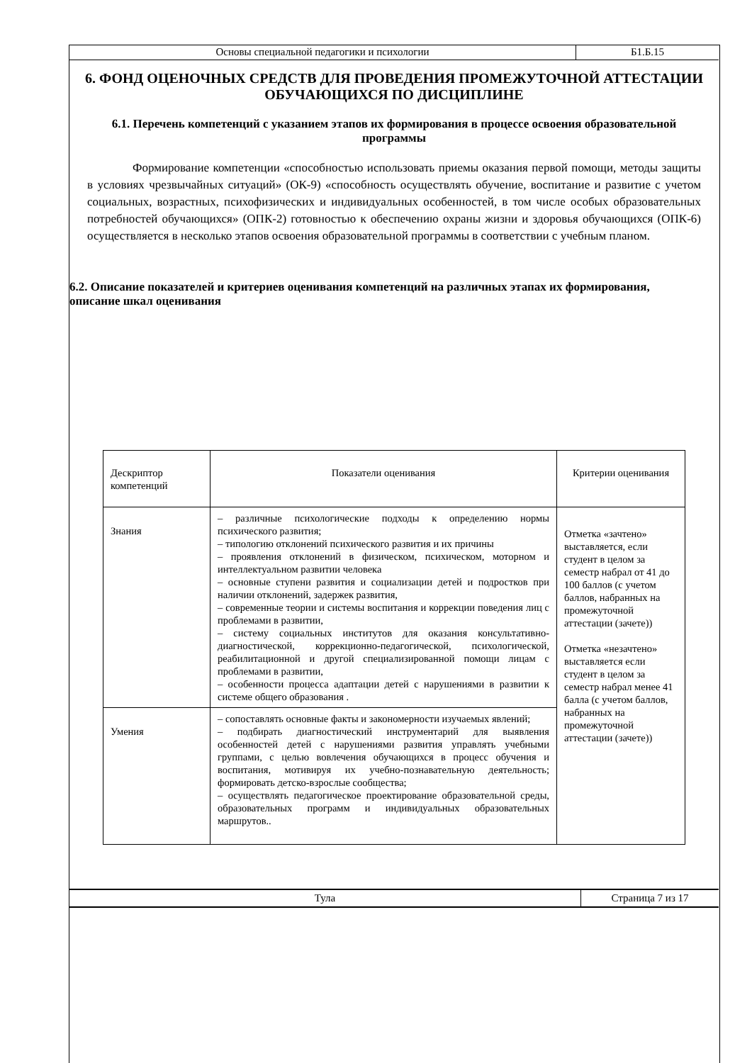| Основы специальной педагогики и психологии | Б1.Б.15 |
6. ФОНД ОЦЕНОЧНЫХ СРЕДСТВ ДЛЯ ПРОВЕДЕНИЯ ПРОМЕЖУТОЧНОЙ АТТЕСТАЦИИ ОБУЧАЮЩИХСЯ ПО ДИСЦИПЛИНЕ
6.1. Перечень компетенций с указанием этапов их формирования в процессе освоения образовательной программы
Формирование компетенции «способностью использовать приемы оказания первой помощи, методы защиты в условиях чрезвычайных ситуаций» (ОК-9) «способность осуществлять обучение, воспитание и развитие с учетом социальных, возрастных, психофизических и индивидуальных особенностей, в том числе особых образовательных потребностей обучающихся» (ОПК-2) готовностью к обеспечению охраны жизни и здоровья обучающихся (ОПК-6) осуществляется в несколько этапов освоения образовательной программы в соответствии с учебным планом.
6.2. Описание показателей и критериев оценивания компетенций на различных этапах их формирования, описание шкал оценивания
| Дескриптор компетенций | Показатели оценивания | Критерии оценивания |
| Знания | – различные психологические подходы к определению нормы психического развития; – типологию отклонений психического развития и их причины – проявления отклонений в физическом, психическом, моторном и интеллектуальном развитии человека – основные ступени развития и социализации детей и подростков при наличии отклонений, задержек развития, – современные теории и системы воспитания и коррекции поведения лиц с проблемами в развитии, – систему социальных институтов для оказания консультативно-диагностической, коррекционно-педагогической, психологической, реабилитационной и другой специализированной помощи лицам с проблемами в развитии, – особенности процесса адаптации детей с нарушениями в развитии к системе общего образования . | Отметка «зачтено» выставляется, если студент в целом за семестр набрал от 41 до 100 баллов (с учетом баллов, набранных на промежуточной аттестации (зачете)) Отметка «незачтено» выставляется если студент в целом за семестр набрал менее 41 балла (с учетом баллов, набранных на промежуточной аттестации (зачете)) |
| Умения | – сопоставлять основные факты и закономерности изучаемых явлений; – подбирать диагностический инструментарий для выявления особенностей детей с нарушениями развития управлять учебными группами, с целью вовлечения обучающихся в процесс обучения и воспитания, мотивируя их учебно-познавательную деятельность; формировать детско-взрослые сообщества; – осуществлять педагогическое проектирование образовательной среды, образовательных программ и индивидуальных образовательных маршрутов.. | |
| Тула | Страница 7 из 17 |